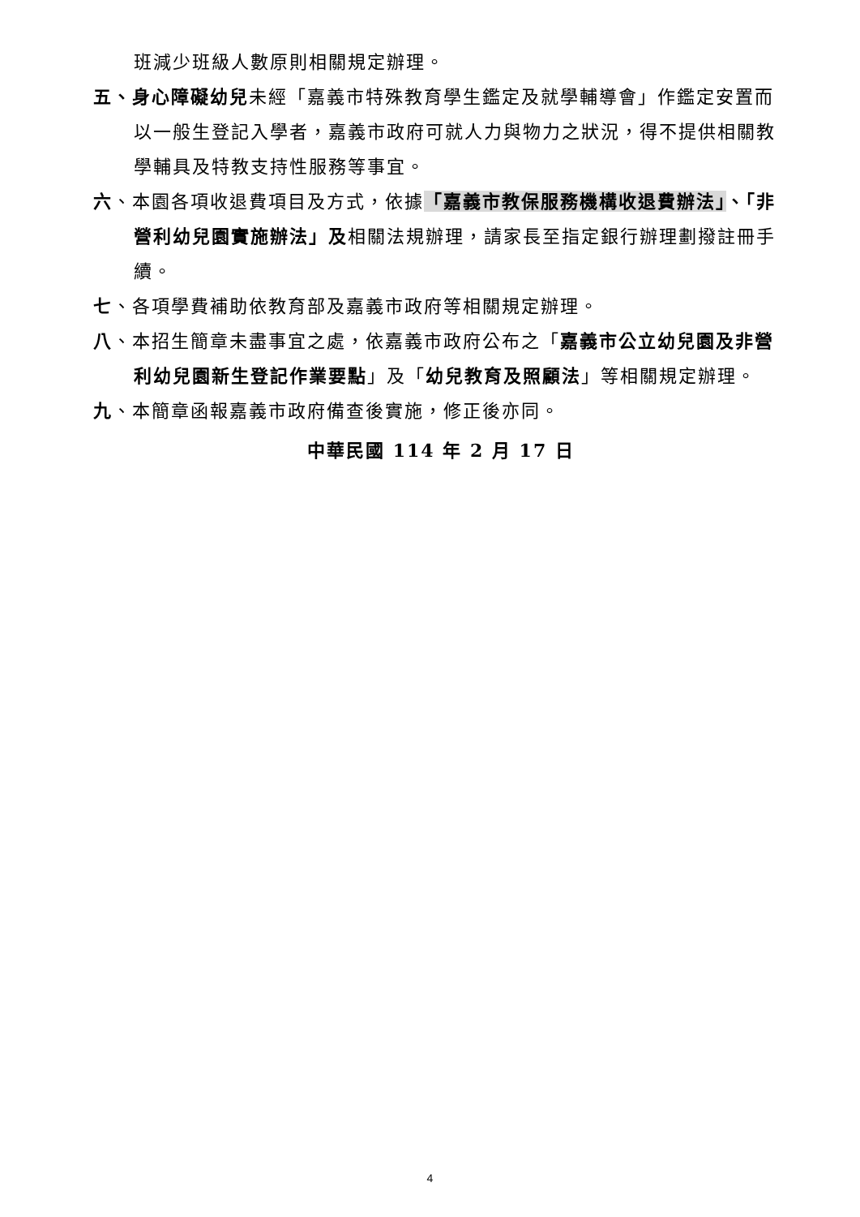班減少班級人數原則相關規定辦理。
五、身心障礙幼兒未經「嘉義市特殊教育學生鑑定及就學輔導會」作鑑定安置而以一般生登記入學者，嘉義市政府可就人力與物力之狀況，得不提供相關教學輔具及特教支持性服務等事宜。
六、本園各項收退費項目及方式，依據「嘉義市教保服務機構收退費辦法」、「非營利幼兒園實施辦法」及相關法規辦理，請家長至指定銀行辦理劃撥註冊手續。
七、各項學費補助依教育部及嘉義市政府等相關規定辦理。
八、本招生簡章未盡事宜之處，依嘉義市政府公布之「嘉義市公立幼兒園及非營利幼兒園新生登記作業要點」及「幼兒教育及照顧法」等相關規定辦理。
九、本簡章函報嘉義市政府備查後實施，修正後亦同。
中華民國 114 年 2 月 17 日
4